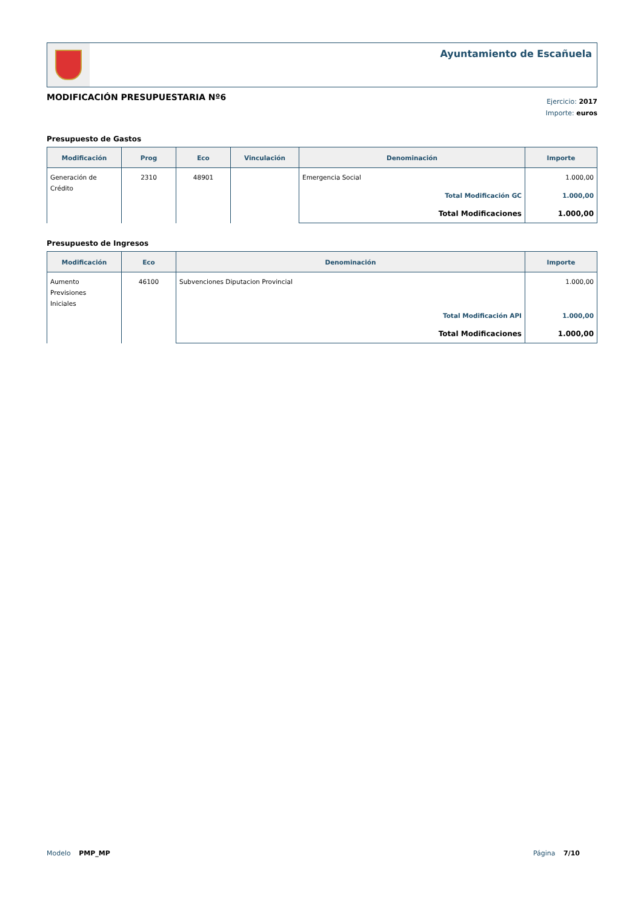Ayuntamiento de Escañuela
MODIFICACIÓN PRESUPUESTARIA Nº6
Ejercicio: 2017
Importe: euros
Presupuesto de Gastos
| Modificación | Prog | Eco | Vinculación | Denominación | Importe |
| --- | --- | --- | --- | --- | --- |
| Generación de Crédito | 2310 | 48901 | | Emergencia Social | 1.000,00 |
| | | | | Total Modificación GC | 1.000,00 |
| | | | | Total Modificaciones | 1.000,00 |
Presupuesto de Ingresos
| Modificación | Eco | Denominación | Importe |
| --- | --- | --- | --- |
| Aumento Previsiones Iniciales | 46100 | Subvenciones Diputacion Provincial | 1.000,00 |
| | | Total Modificación API | 1.000,00 |
| | | Total Modificaciones | 1.000,00 |
Modelo PMP_MP Página 7/10